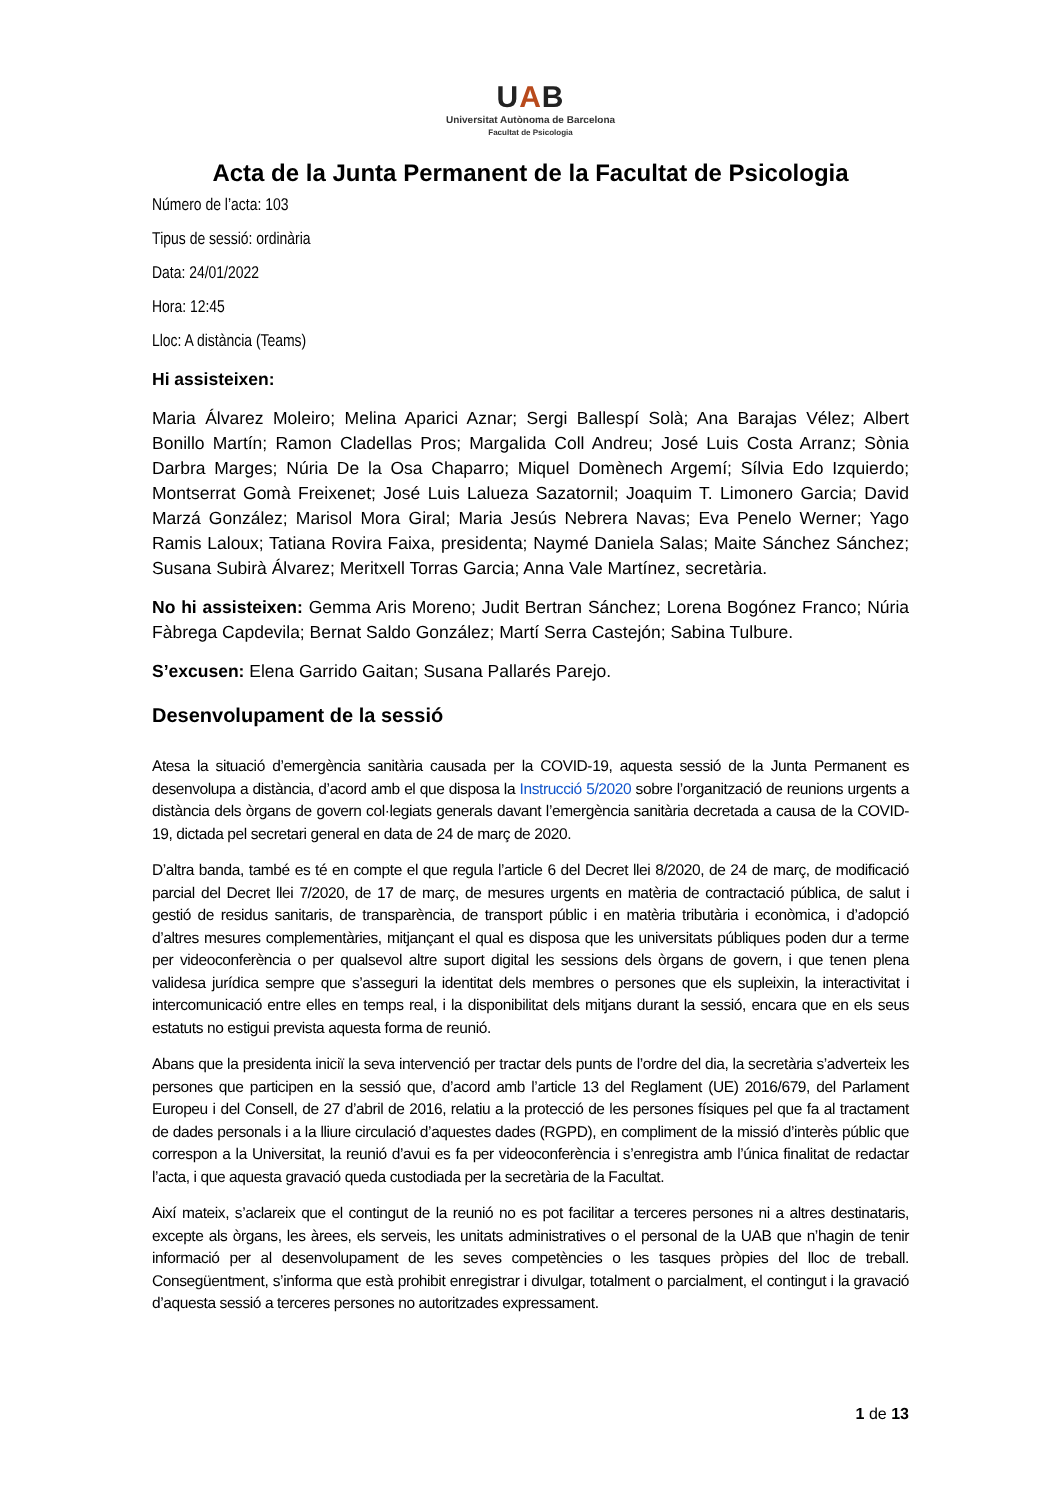UAB
Universitat Autònoma de Barcelona
Facultat de Psicologia
Acta de la Junta Permanent de la Facultat de Psicologia
Número de l’acta: 103
Tipus de sessió: ordinària
Data: 24/01/2022
Hora: 12:45
Lloc: A distància (Teams)
Hi assisteixen:
Maria Álvarez Moleiro; Melina Aparici Aznar; Sergi Ballespí Solà; Ana Barajas Vélez; Albert Bonillo Martín; Ramon Cladellas Pros; Margalida Coll Andreu; José Luis Costa Arranz; Sònia Darbra Marges; Núria De la Osa Chaparro; Miquel Domènech Argemí; Sílvia Edo Izquierdo; Montserrat Gomà Freixenet; José Luis Lalueza Sazatornil; Joaquim T. Limonero Garcia; David Marzá González; Marisol Mora Giral; Maria Jesús Nebrera Navas; Eva Penelo Werner; Yago Ramis Laloux; Tatiana Rovira Faixa, presidenta; Naymé Daniela Salas; Maite Sánchez Sánchez; Susana Subirà Álvarez; Meritxell Torras Garcia; Anna Vale Martínez, secretària.
No hi assisteixen: Gemma Aris Moreno; Judit Bertran Sánchez; Lorena Bogónez Franco; Núria Fàbrega Capdevila; Bernat Saldo González; Martí Serra Castejón; Sabina Tulbure.
S’excusen: Elena Garrido Gaitan; Susana Pallarés Parejo.
Desenvolupament de la sessió
Atesa la situació d’emergència sanitària causada per la COVID-19, aquesta sessió de la Junta Permanent es desenvolupa a distància, d’acord amb el que disposa la Instrucció 5/2020 sobre l’organització de reunions urgents a distància dels òrgans de govern col·legiats generals davant l’emergència sanitària decretada a causa de la COVID-19, dictada pel secretari general en data de 24 de març de 2020.
D’altra banda, també es té en compte el que regula l’article 6 del Decret llei 8/2020, de 24 de març, de modificació parcial del Decret llei 7/2020, de 17 de març, de mesures urgents en matèria de contractació pública, de salut i gestió de residus sanitaris, de transparència, de transport públic i en matèria tributària i econòmica, i d’adopció d’altres mesures complementàries, mitjançant el qual es disposa que les universitats públiques poden dur a terme per videoconferència o per qualsevol altre suport digital les sessions dels òrgans de govern, i que tenen plena validesa jurídica sempre que s’asseguri la identitat dels membres o persones que els supleixin, la interactivitat i intercomunicació entre elles en temps real, i la disponibilitat dels mitjans durant la sessió, encara que en els seus estatuts no estigui prevista aquesta forma de reunió.
Abans que la presidenta iniciï la seva intervenció per tractar dels punts de l’ordre del dia, la secretària s’adverteix les persones que participen en la sessió que, d’acord amb l’article 13 del Reglament (UE) 2016/679, del Parlament Europeu i del Consell, de 27 d’abril de 2016, relatiu a la protecció de les persones físiques pel que fa al tractament de dades personals i a la lliure circulació d’aquestes dades (RGPD), en compliment de la missió d’interès públic que correspon a la Universitat, la reunió d’avui es fa per videoconferència i s’enregistra amb l’única finalitat de redactar l’acta, i que aquesta gravació queda custodiada per la secretària de la Facultat.
Així mateix, s’aclareix que el contingut de la reunió no es pot facilitar a terceres persones ni a altres destinataris, excepte als òrgans, les àrees, els serveis, les unitats administratives o el personal de la UAB que n’hagin de tenir informació per al desenvolupament de les seves competències o les tasques pròpies del lloc de treball. Consegüentment, s’informa que està prohibit enregistrar i divulgar, totalment o parcialment, el contingut i la gravació d’aquesta sessió a terceres persones no autoritzades expressament.
1 de 13